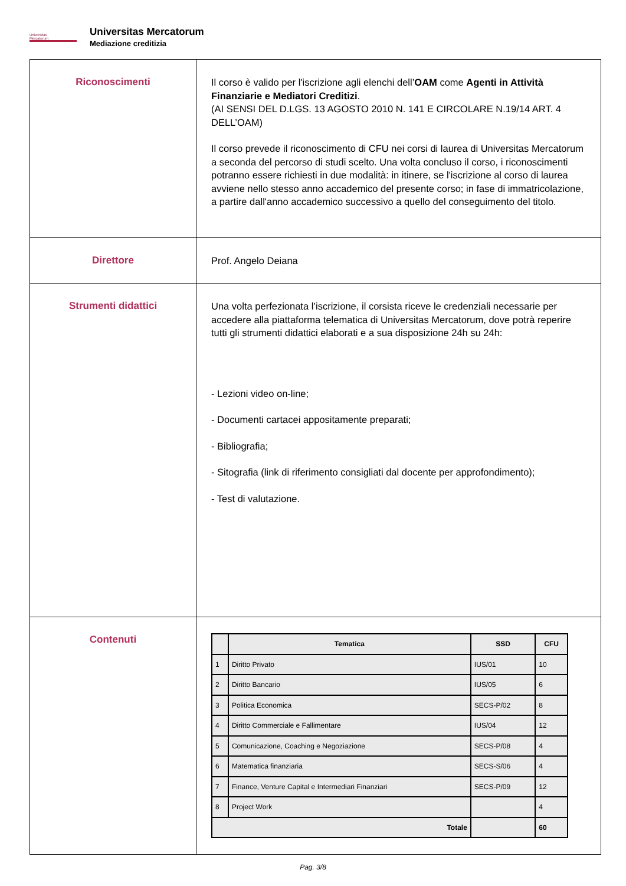Universitas
Mercatorum
Universitas Mercatorum
Mediazione creditizia
| Riconoscimenti | Il corso è valido per l'iscrizione agli elenchi dell’ OAM come Agenti in Attività Finanziarie e Mediatori Creditizi . (AI SENSI DEL D.LGS. 13 AGOSTO 2010 N. 141 E CIRCOLARE N.19/14 ART. 4 DELL’OAM) Il corso prevede il riconoscimento di CFU nei corsi di laurea di Universitas Mercatorum a seconda del percorso di studi scelto. Una volta concluso il corso, i riconoscimenti potranno essere richiesti in due modalità: in itinere, se l'iscrizione al corso di laurea avviene nello stesso anno accademico del presente corso; in fase di immatricolazione, a partire dall'anno accademico successivo a quello del conseguimento del titolo. |
| Direttore | Prof. Angelo Deiana |
| Strumenti didattici | Una volta perfezionata l’iscrizione, il corsista riceve le credenziali necessarie per accedere alla piattaforma telematica di Universitas Mercatorum, dove potrà reperire tutti gli strumenti didattici elaborati e a sua disposizione 24h su 24h: - Lezioni video on-line; - Documenti cartacei appositamente preparati; - Bibliografia; - Sitografia (link di riferimento consigliati dal docente per approfondimento); - Test di valutazione. |
| Contenuti | / / Tematica / SSD / CFU / / --- / --- / --- / --- / / 1 / Diritto Privato / IUS/01 / 10 / / 2 / Diritto Bancario / IUS/05 / 6 / / 3 / Politica Economica / SECS-P/02 / 8 / / 4 / Diritto Commerciale e Fallimentare / IUS/04 / 12 / / 5 / Comunicazione, Coaching e Negoziazione / SECS-P/08 / 4 / / 6 / Matematica finanziaria / SECS-S/06 / 4 / / 7 / Finance, Venture Capital e Intermediari Finanziari / SECS-P/09 / 12 / / 8 / Project Work / / 4 / / Totale / / / 60 / |
Pag. 3/8